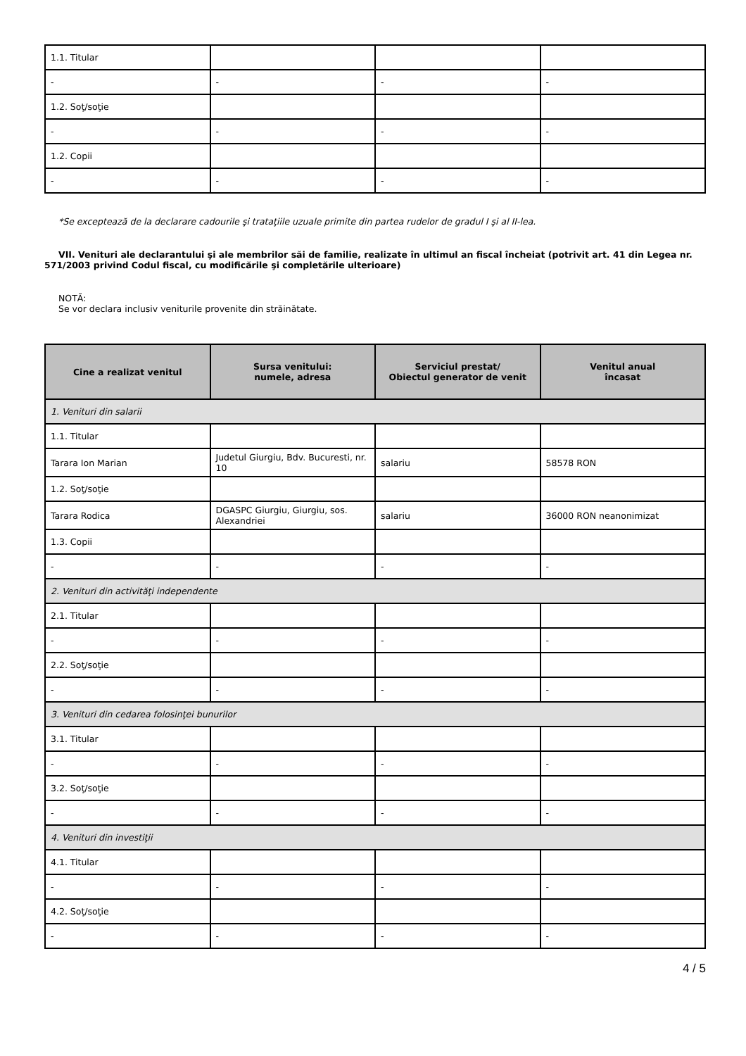| 1.1. Titular | | | |
| - | - | - | - |
| 1.2. Soţ/soţie | | | |
| - | - | - | - |
| 1.2. Copii | | | |
| - | - | - | - |
*Se exceptează de la declarare cadourile şi trataţiile uzuale primite din partea rudelor de gradul I şi al II-lea.
VII. Venituri ale declarantului şi ale membrilor săi de familie, realizate în ultimul an fiscal încheiat (potrivit art. 41 din Legea nr. 571/2003 privind Codul fiscal, cu modificările şi completările ulterioare)
NOTĂ:
Se vor declara inclusiv veniturile provenite din străinătate.
| Cine a realizat venitul | Sursa venitului: numele, adresa | Serviciul prestat/ Obiectul generator de venit | Venitul anual încasat |
| --- | --- | --- | --- |
| 1. Venituri din salarii | | | |
| 1.1. Titular | | | |
| Tarara Ion Marian | Judetul Giurgiu, Bdv. Bucuresti, nr. 10 | salariu | 58578 RON |
| 1.2. Soţ/soţie | | | |
| Tarara Rodica | DGASPC Giurgiu, Giurgiu, sos. Alexandriei | salariu | 36000 RON neanonimizat |
| 1.3. Copii | | | |
| - | - | - | - |
| 2. Venituri din activităţi independente | | | |
| 2.1. Titular | | | |
| - | - | - | - |
| 2.2. Soţ/soţie | | | |
| - | - | - | - |
| 3. Venituri din cedarea folosinţei bunurilor | | | |
| 3.1. Titular | | | |
| - | - | - | - |
| 3.2. Soţ/soţie | | | |
| - | - | - | - |
| 4. Venituri din investiţii | | | |
| 4.1. Titular | | | |
| - | - | - | - |
| 4.2. Soţ/soţie | | | |
| - | - | - | - |
4 / 5